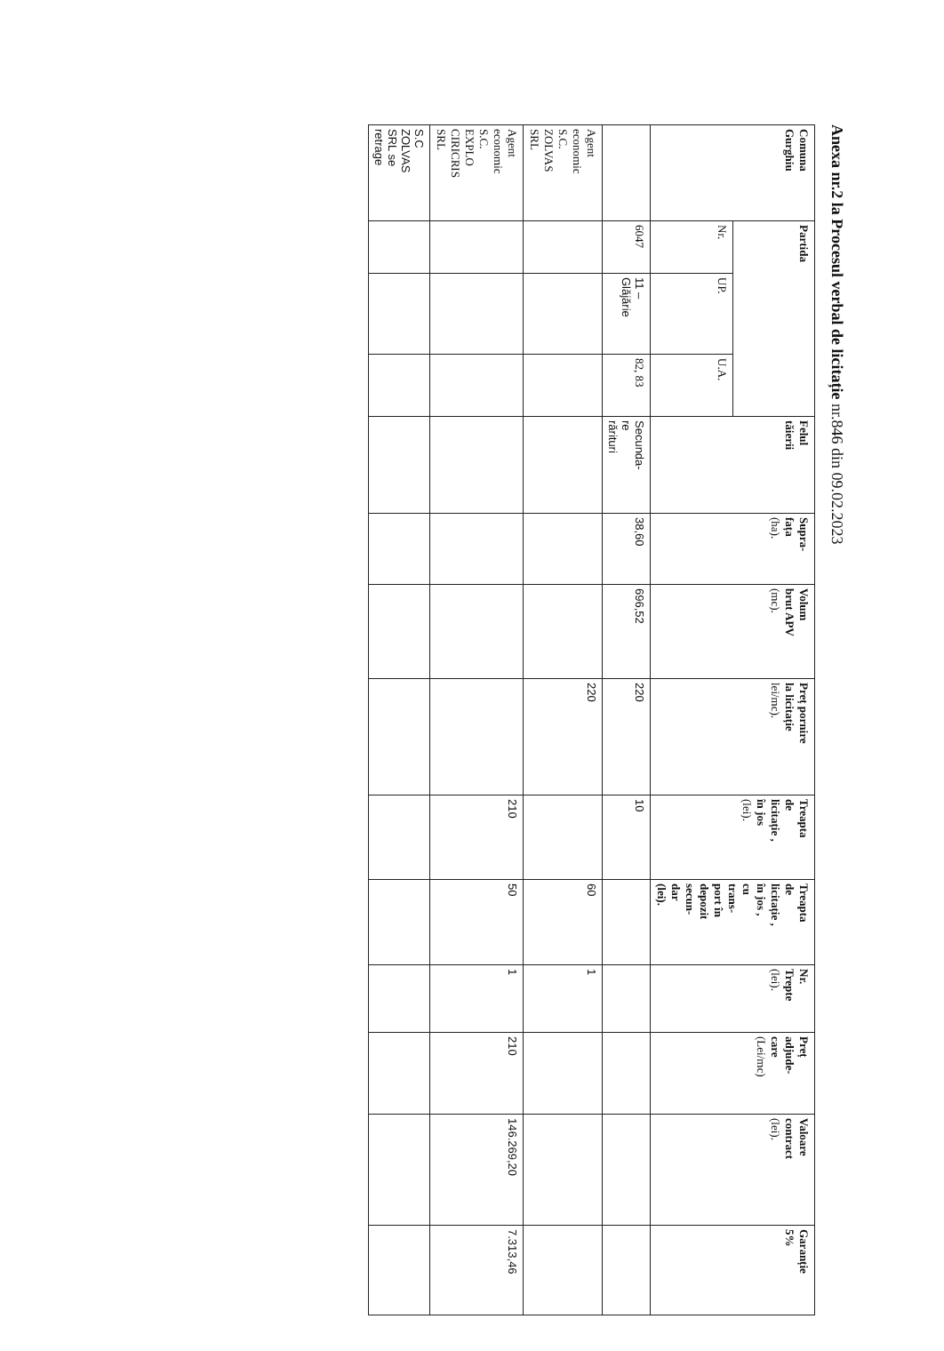Anexa nr.2 la Procesul verbal de licitație nr.846 din 09.02.2023
| Comuna Gurghiu | Partida | | | Felul tăierii | Supra- fața (ha). | Volum brut APV (mc). | Preț pornire la licitație lei/mc). | Treapta de licitație , în jos (lei). | Treapta de licitație , în jos , cu trans- port în depozit secun- dar (lei). | Nr. Trepte (lei). | Preț adjude- care (Lei/mc) | Valoare contract (lei). | Garanție 5% |
| --- | --- | --- | --- | --- | --- | --- | --- | --- | --- | --- | --- | --- | --- |
| | Nr. | UP. | U.A. | | | | | | | | | | |
| | 6047 | 11 – Glăjărie | 82, 83 | Secunda- re rărituri | 38,60 | 696,52 | 220 | 10 | | | | | |
| Agent economic S.C. ZOLVAS SRL | | | | | | | 220 | | 60 | 1 | | | |
| Agent economic S.C. EXPLO CIRICRIS SRL | | | | | | | | 210 | 50 | 1 | 210 | 146.269,20 | 7.313,46 |
| S.C ZOLVAS SRL se retrage | | | | | | | | | | | | | |